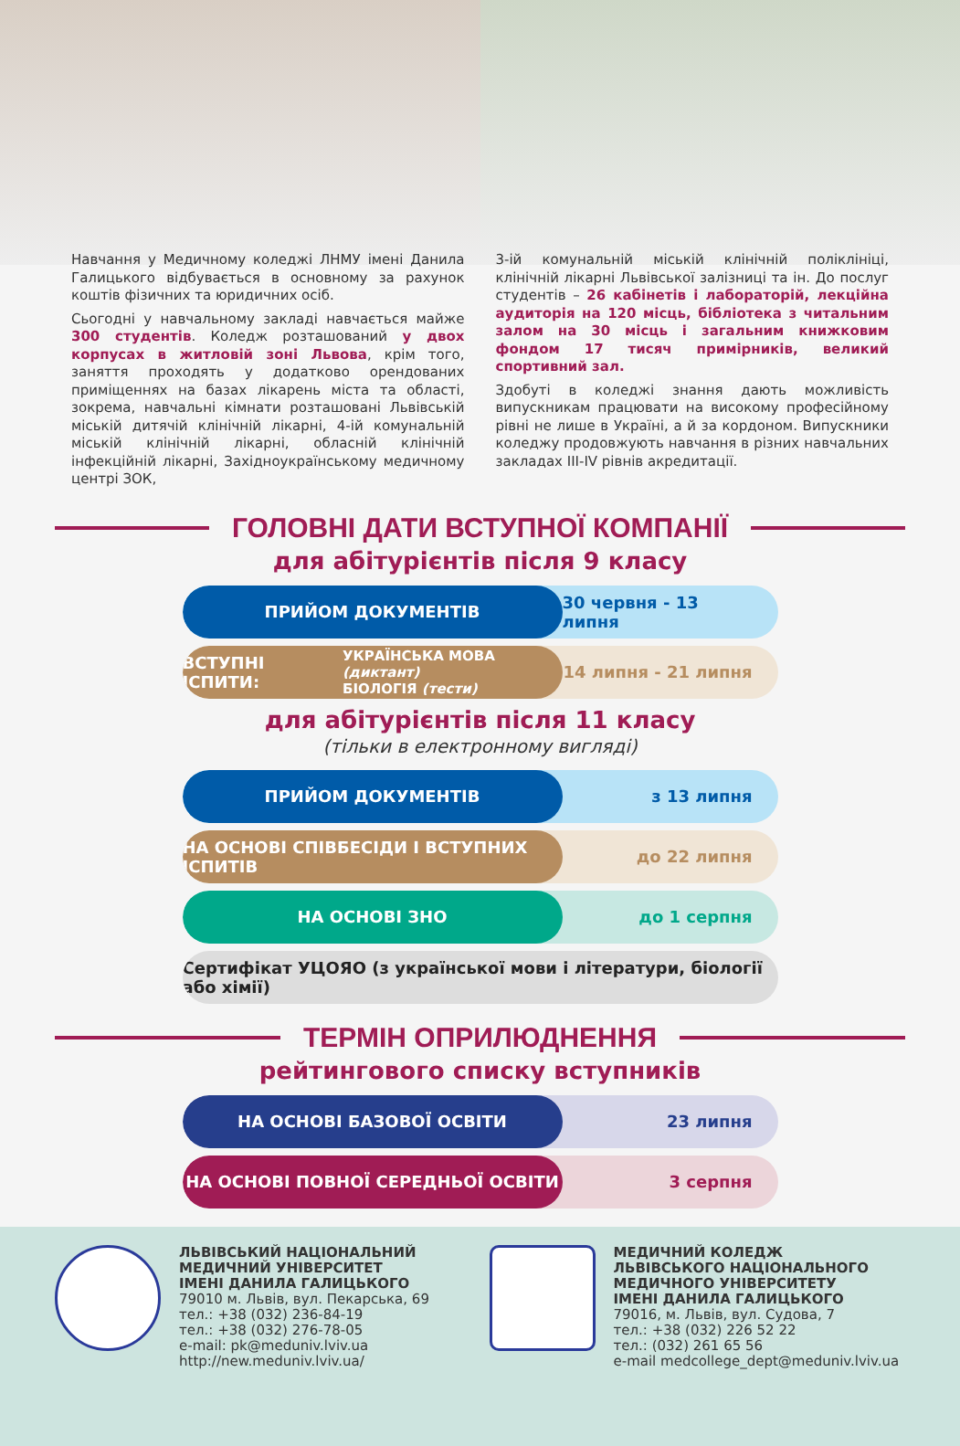Навчання у Медичному коледжі ЛНМУ імені Данила Галицького відбувається в основному за рахунок коштів фізичних та юридичних осіб.
Сьогодні у навчальному закладі навчається майже 300 студентів. Коледж розташований у двох корпусах в житловій зоні Львова, крім того, заняття проходять у додатково орендованих приміщеннях на базах лікарень міста та області, зокрема, навчальні кімнати розташовані Львівській міській дитячій клінічній лікарні, 4-ій комунальній міській клінічній лікарні, обласній клінічній інфекційній лікарні, Західноукраїнському медичному центрі ЗОК,
3-ій комунальній міській клінічній поліклініці, клінічній лікарні Львівської залізниці та ін. До послуг студентів – 26 кабінетів і лабораторій, лекційна аудиторія на 120 місць, бібліотека з читальним залом на 30 місць і загальним книжковим фондом 17 тисяч примірників, великий спортивний зал.
Здобуті в коледжі знання дають можливість випускникам працювати на високому професійному рівні не лише в Україні, а й за кордоном. Випускники коледжу продовжують навчання в різних навчальних закладах III-IV рівнів акредитації.
ГОЛОВНІ ДАТИ ВСТУПНОЇ КОМПАНІЇ
для абітурієнтів після 9 класу
ПРИЙОМ ДОКУМЕНТІВ 30 червня - 13 липня
ВСТУПНІ ІСПИТИ: УКРАЇНСЬКА МОВА (диктант)
БІОЛОГІЯ (тести)
14 липня - 21 липня
для абітурієнтів після 11 класу
(тільки в електронному вигляді)
ПРИЙОМ ДОКУМЕНТІВ з 13 липня
НА ОСНОВІ СПІВБЕСІДИ І ВСТУПНИХ ІСПИТІВ
до 22 липня
НА ОСНОВІ ЗНО до 1 серпня
Сертифікат УЦОЯО (з української мови і літератури, біології або хімії)
ТЕРМІН ОПРИЛЮДНЕННЯ
рейтингового списку вступників
НА ОСНОВІ БАЗОВОЇ ОСВІТИ 23 липня
НА ОСНОВІ ПОВНОЇ СЕРЕДНЬОЇ ОСВІТИ 3 серпня
ЛЬВІВСЬКИЙ НАЦІОНАЛЬНИЙ
МЕДИЧНИЙ УНІВЕРСИТЕТ
ІМЕНІ ДАНИЛА ГАЛИЦЬКОГО
79010 м. Львів, вул. Пекарська, 69
тел.: +38 (032) 236-84-19
тел.: +38 (032) 276-78-05
e-mail: pk@meduniv.lviv.ua
http://new.meduniv.lviv.ua/
МЕДИЧНИЙ КОЛЕДЖ
ЛЬВІВСЬКОГО НАЦІОНАЛЬНОГО
МЕДИЧНОГО УНІВЕРСИТЕТУ
ІМЕНІ ДАНИЛА ГАЛИЦЬКОГО
79016, м. Львів, вул. Судова, 7
тел.: +38 (032) 226 52 22
тел.: (032) 261 65 56
e-mail medcollege_dept@meduniv.lviv.ua